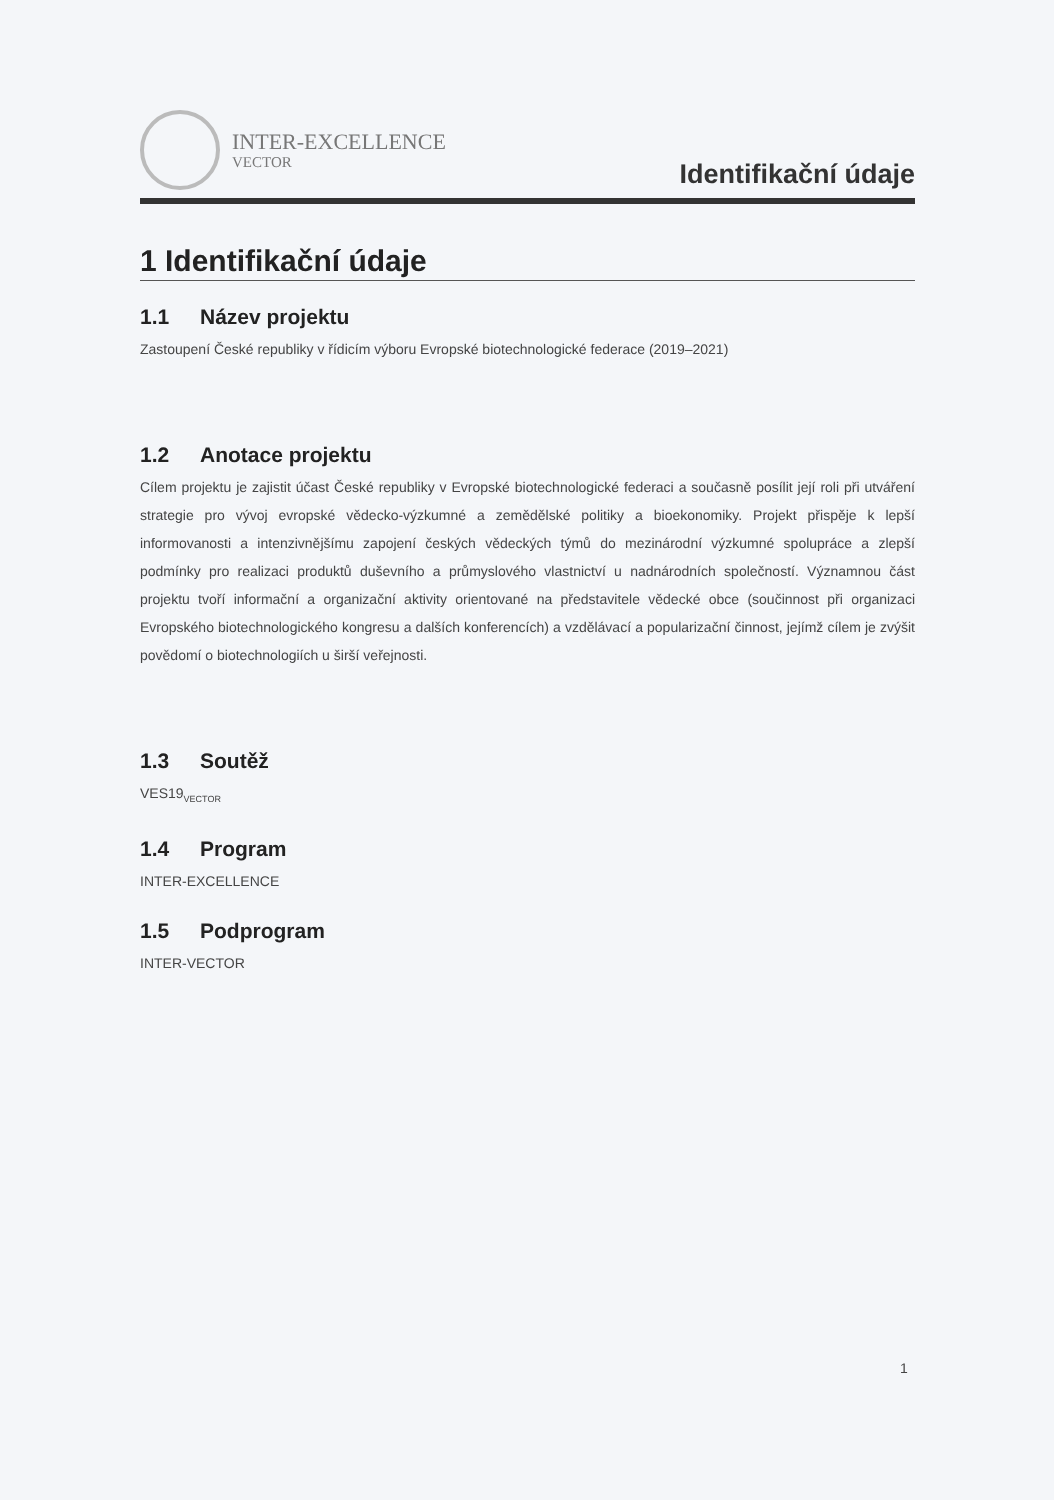INTER-EXCELLENCE
VECTOR
Identifikační údaje
1 Identifikační údaje
1.1 Název projektu
Zastoupení České republiky v řídicím výboru Evropské biotechnologické federace (2019–2021)
1.2 Anotace projektu
Cílem projektu je zajistit účast České republiky v Evropské biotechnologické federaci a současně posílit její roli při utváření strategie pro vývoj evropské vědecko-výzkumné a zemědělské politiky a bioekonomiky. Projekt přispěje k lepší informovanosti a intenzivnějšímu zapojení českých vědeckých týmů do mezinárodní výzkumné spolupráce a zlepší podmínky pro realizaci produktů duševního a průmyslového vlastnictví u nadnárodních společností. Významnou část projektu tvoří informační a organizační aktivity orientované na představitele vědecké obce (součinnost při organizaci Evropského biotechnologického kongresu a dalších konferencích) a vzdělávací a popularizační činnost, jejímž cílem je zvýšit povědomí o biotechnologiích u širší veřejnosti.
1.3 Soutěž
VES19<sub>VECTOR</sub>
1.4 Program
INTER-EXCELLENCE
1.5 Podprogram
INTER-VECTOR
1